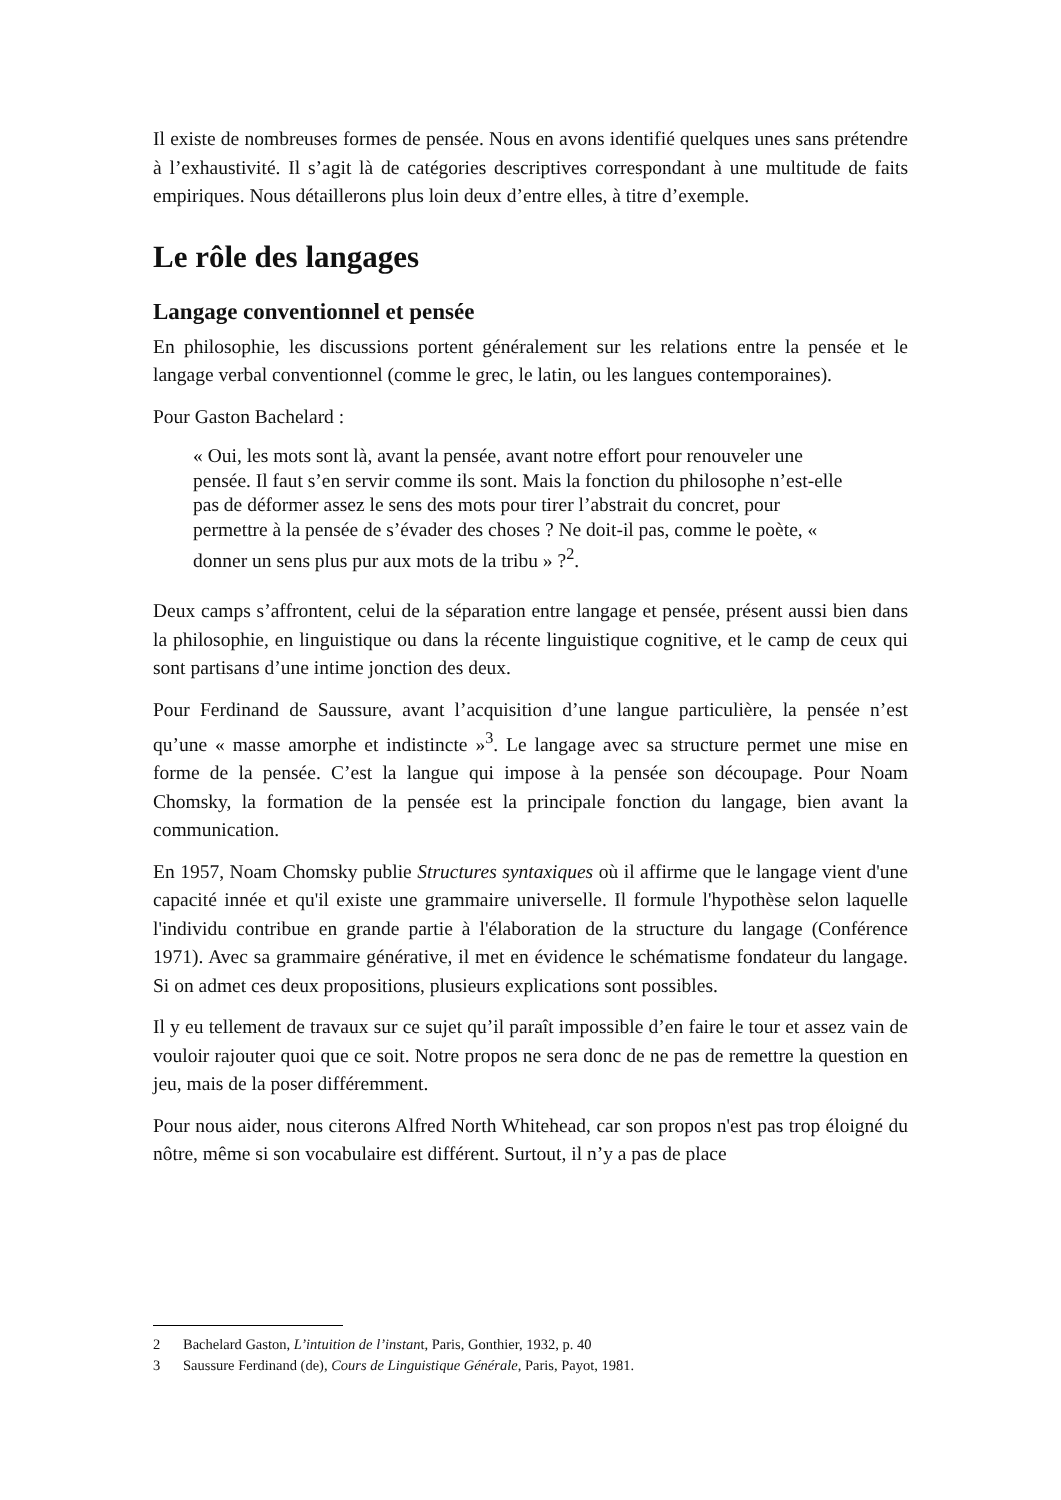Il existe de nombreuses formes de pensée. Nous en avons identifié quelques unes sans prétendre à l’exhaustivité. Il s’agit là de catégories descriptives correspondant à une multitude de faits empiriques. Nous détaillerons plus loin deux d’entre elles, à titre d’exemple.
Le rôle des langages
Langage conventionnel et pensée
En philosophie, les discussions portent généralement sur les relations entre la pensée et le langage verbal conventionnel (comme le grec, le latin, ou les langues contemporaines).
Pour Gaston Bachelard :
« Oui, les mots sont là, avant la pensée, avant notre effort pour renouveler une pensée. Il faut s’en servir comme ils sont. Mais la fonction du philosophe n’est-elle pas de déformer assez le sens des mots pour tirer l’abstrait du concret, pour permettre à la pensée de s’évader des choses ? Ne doit-il pas, comme le poète, « donner un sens plus pur aux mots de la tribu » ?<sup>2</sup>.
Deux camps s’affrontent, celui de la séparation entre langage et pensée, présent aussi bien dans la philosophie, en linguistique ou dans la récente linguistique cognitive, et le camp de ceux qui sont partisans d’une intime jonction des deux.
Pour Ferdinand de Saussure, avant l’acquisition d’une langue particulière, la pensée n’est qu’une « masse amorphe et indistincte »<sup>3</sup>. Le langage avec sa structure permet une mise en forme de la pensée. C’est la langue qui impose à la pensée son découpage. Pour Noam Chomsky, la formation de la pensée est la principale fonction du langage, bien avant la communication.
En 1957, Noam Chomsky publie Structures syntaxiques où il affirme que le langage vient d'une capacité innée et qu'il existe une grammaire universelle. Il formule l'hypothèse selon laquelle l'individu contribue en grande partie à l'élaboration de la structure du langage (Conférence 1971). Avec sa grammaire générative, il met en évidence le schématisme fondateur du langage. Si on admet ces deux propositions, plusieurs explications sont possibles.
Il y eu tellement de travaux sur ce sujet qu’il paraît impossible d’en faire le tour et assez vain de vouloir rajouter quoi que ce soit. Notre propos ne sera donc de ne pas de remettre la question en jeu, mais de la poser différemment.
Pour nous aider, nous citerons Alfred North Whitehead, car son propos n'est pas trop éloigné du nôtre, même si son vocabulaire est différent. Surtout, il n’y a pas de place
2 Bachelard Gaston, L’intuition de l’instant, Paris, Gonthier, 1932, p. 40
3 Saussure Ferdinand (de), Cours de Linguistique Générale, Paris, Payot, 1981.